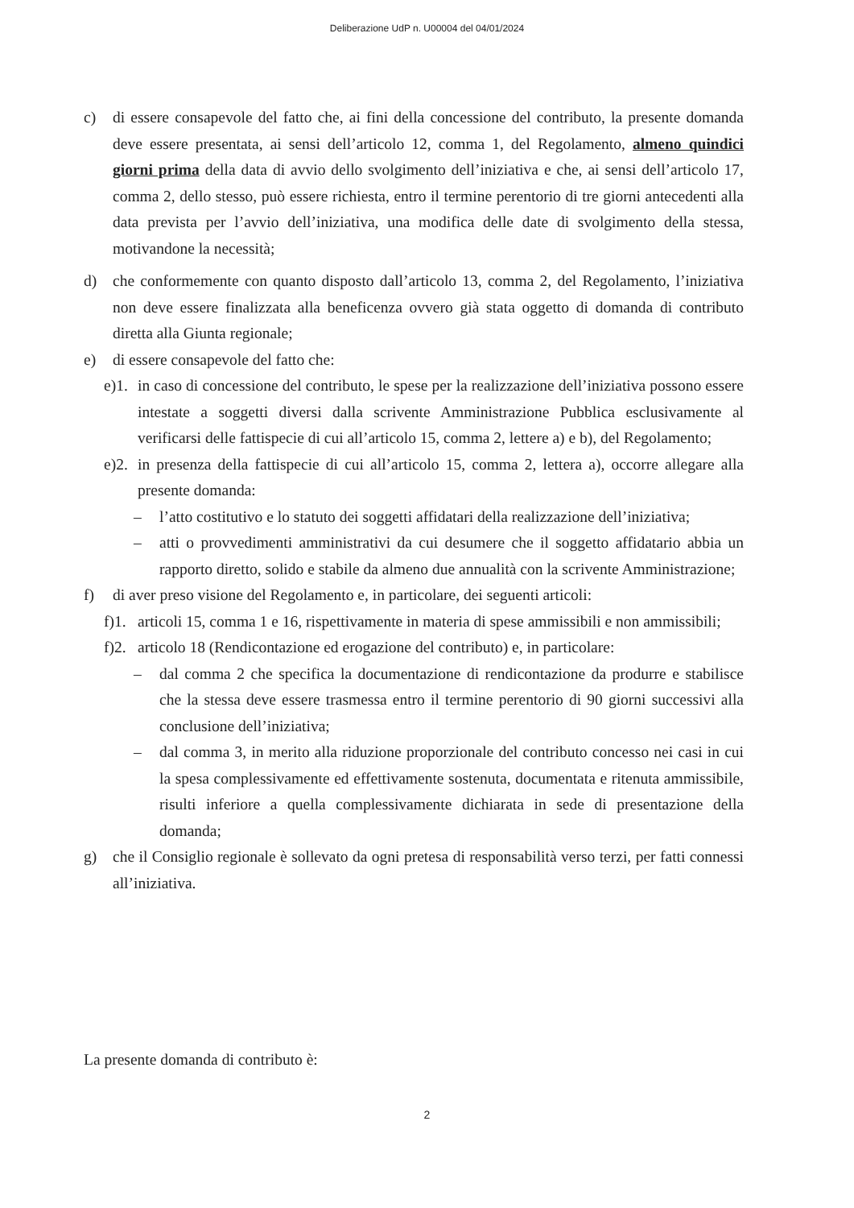Deliberazione UdP n. U00004 del 04/01/2024
c) di essere consapevole del fatto che, ai fini della concessione del contributo, la presente domanda deve essere presentata, ai sensi dell’articolo 12, comma 1, del Regolamento, almeno quindici giorni prima della data di avvio dello svolgimento dell’iniziativa e che, ai sensi dell’articolo 17, comma 2, dello stesso, può essere richiesta, entro il termine perentorio di tre giorni antecedenti alla data prevista per l’avvio dell’iniziativa, una modifica delle date di svolgimento della stessa, motivandone la necessità;
d) che conformemente con quanto disposto dall’articolo 13, comma 2, del Regolamento, l’iniziativa non deve essere finalizzata alla beneficenza ovvero già stata oggetto di domanda di contributo diretta alla Giunta regionale;
e) di essere consapevole del fatto che:
e)1. in caso di concessione del contributo, le spese per la realizzazione dell’iniziativa possono essere intestate a soggetti diversi dalla scrivente Amministrazione Pubblica esclusivamente al verificarsi delle fattispecie di cui all’articolo 15, comma 2, lettere a) e b), del Regolamento;
e)2. in presenza della fattispecie di cui all’articolo 15, comma 2, lettera a), occorre allegare alla presente domanda:
– l’atto costitutivo e lo statuto dei soggetti affidatari della realizzazione dell’iniziativa;
– atti o provvedimenti amministrativi da cui desumere che il soggetto affidatario abbia un rapporto diretto, solido e stabile da almeno due annualità con la scrivente Amministrazione;
f) di aver preso visione del Regolamento e, in particolare, dei seguenti articoli:
f)1. articoli 15, comma 1 e 16, rispettivamente in materia di spese ammissibili e non ammissibili;
f)2. articolo 18 (Rendicontazione ed erogazione del contributo) e, in particolare:
– dal comma 2 che specifica la documentazione di rendicontazione da produrre e stabilisce che la stessa deve essere trasmessa entro il termine perentorio di 90 giorni successivi alla conclusione dell’iniziativa;
– dal comma 3, in merito alla riduzione proporzionale del contributo concesso nei casi in cui la spesa complessivamente ed effettivamente sostenuta, documentata e ritenuta ammissibile, risulti inferiore a quella complessivamente dichiarata in sede di presentazione della domanda;
g) che il Consiglio regionale è sollevato da ogni pretesa di responsabilità verso terzi, per fatti connessi all’iniziativa.
La presente domanda di contributo è:
2